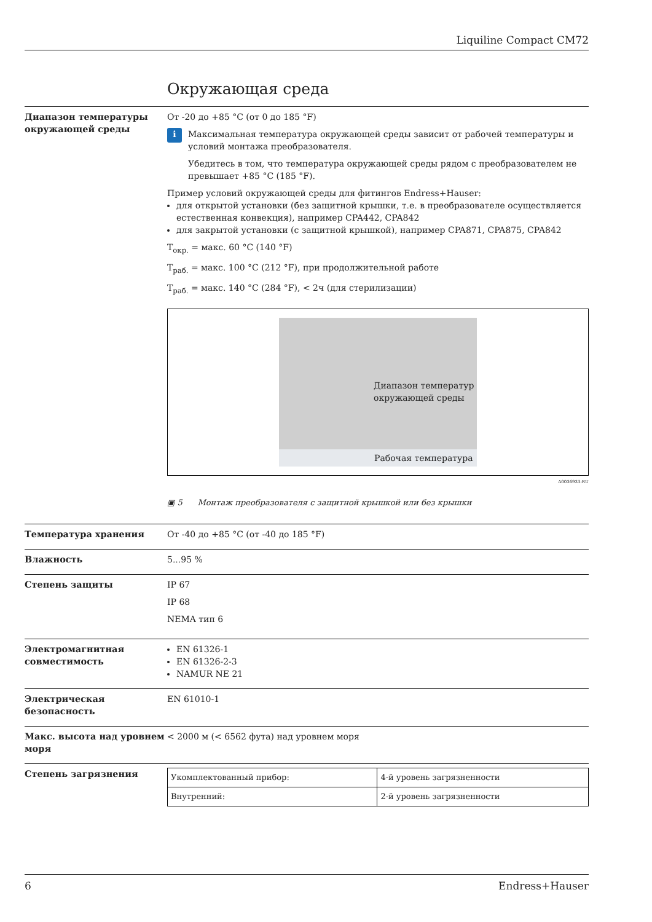Liquiline Compact CM72
Окружающая среда
Диапазон температуры окружающей среды
От -20 до +85 °C (от 0 до 185 °F)
i
Максимальная температура окружающей среды зависит от рабочей температуры и условий монтажа преобразователя.
Убедитесь в том, что температура окружающей среды рядом с преобразователем не превышает +85 °C (185 °F).
Пример условий окружающей среды для фитингов Endress+Hauser:
для открытой установки (без защитной крышки, т.е. в преобразователе осуществляется естественная конвекция), например CPA442, CPA842
для закрытой установки (с защитной крышкой), например CPA871, CPA875, CPA842
T<sub>окр.</sub> = макс. 60 °C (140 °F)
T<sub>раб.</sub> = макс. 100 °C (212 °F), при продолжительной работе
T<sub>раб.</sub> = макс. 140 °C (284 °F), < 2ч (для стерилизации)
Диапазон температур
окружающей среды
Рабочая температура
A0036933-RU
▣ 5 Монтаж преобразователя с защитной крышкой или без крышки
Температура хранения От -40 до +85 °C (от -40 до 185 °F)
Влажность 5...95 %
Степень защиты IP 67
IP 68
NEMA тип 6
Электромагнитная совместимость
EN 61326-1
EN 61326-2-3
NAMUR NE 21
Электрическая безопасность EN 61010-1
Макс. высота над уровнем моря
< 2000 м (< 6562 фута) над уровнем моря
Степень загрязнения
| Укомплектованный прибор: | 4-й уровень загрязненности |
| Внутренний: | 2-й уровень загрязненности |
6 Endress+Hauser